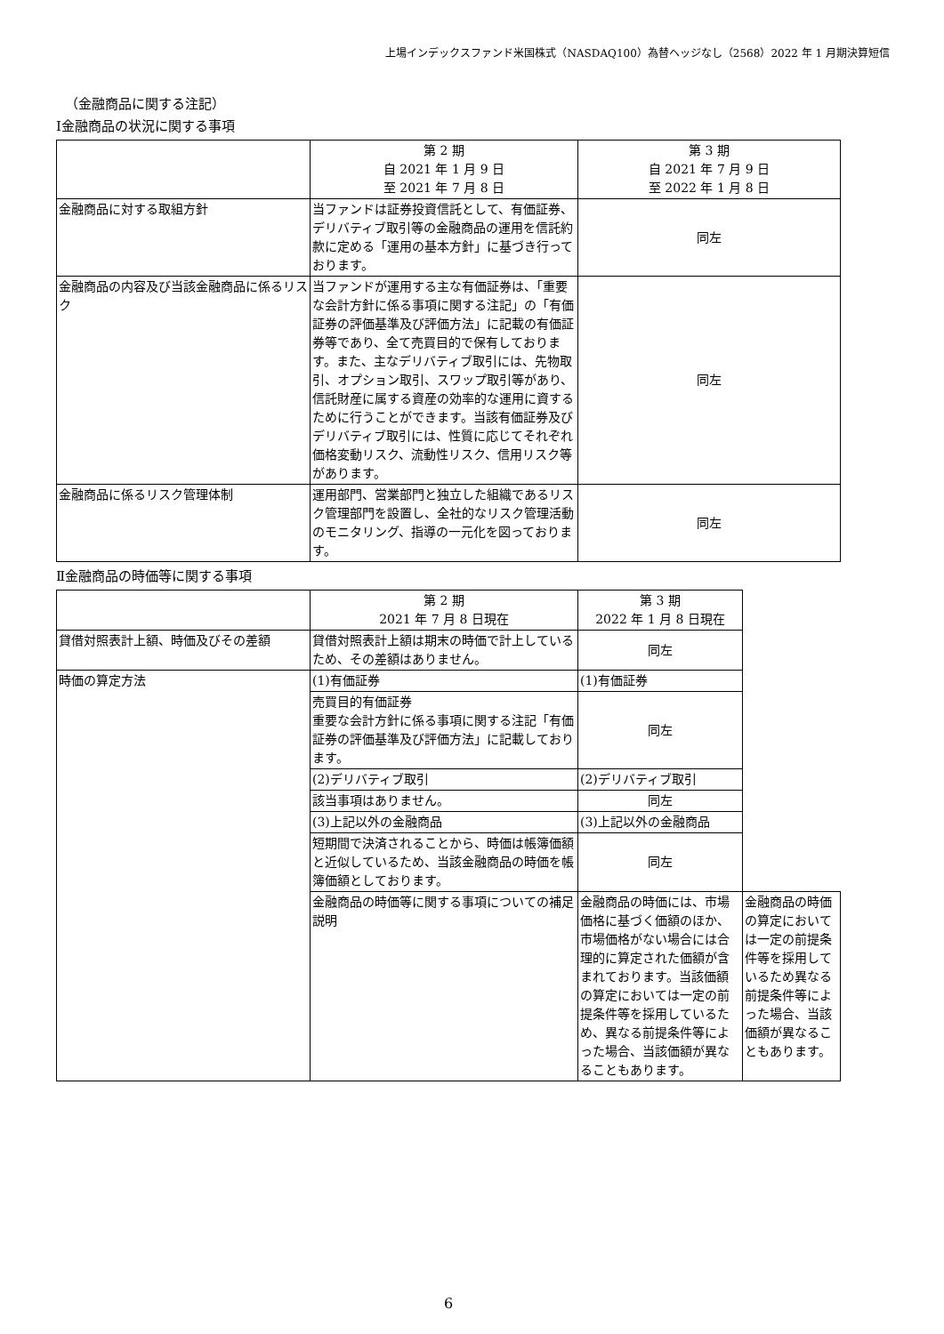上場インデックスファンド米国株式（NASDAQ100）為替ヘッジなし（2568）2022 年 1 月期決算短信
（金融商品に関する注記）
Ⅰ金融商品の状況に関する事項
| | 第 2 期 自 2021 年 1 月 9 日 至 2021 年 7 月 8 日 | 第 3 期 自 2021 年 7 月 9 日 至 2022 年 1 月 8 日 |
| --- | --- | --- |
| 金融商品に対する取組方針 | 当ファンドは証券投資信託として、有価証券、デリバティブ取引等の金融商品の運用を信託約款に定める「運用の基本方針」に基づき行っております。 | 同左 |
| 金融商品の内容及び当該金融商品に係るリスク | 当ファンドが運用する主な有価証券は、「重要な会計方針に係る事項に関する注記」の「有価証券の評価基準及び評価方法」に記載の有価証券等であり、全て売買目的で保有しております。また、主なデリバティブ取引には、先物取引、オプション取引、スワップ取引等があり、信託財産に属する資産の効率的な運用に資するために行うことができます。当該有価証券及びデリバティブ取引には、性質に応じてそれぞれ価格変動リスク、流動性リスク、信用リスク等があります。 | 同左 |
| 金融商品に係るリスク管理体制 | 運用部門、営業部門と独立した組織であるリスク管理部門を設置し、全社的なリスク管理活動のモニタリング、指導の一元化を図っております。 | 同左 |
Ⅱ金融商品の時価等に関する事項
| | 第 2 期 2021 年 7 月 8 日現在 | 第 3 期 2022 年 1 月 8 日現在 | |
| --- | --- | --- | --- |
| 貸借対照表計上額、時価及びその差額 | 貸借対照表計上額は期末の時価で計上しているため、その差額はありません。 | 同左 | |
| 時価の算定方法 | (1)有価証券 | (1)有価証券 | |
| | 売買目的有価証券 重要な会計方針に係る事項に関する注記「有価証券の評価基準及び評価方法」に記載しております。 | 同左 | |
| | (2)デリバティブ取引 | (2)デリバティブ取引 | |
| | 該当事項はありません。 | 同左 | |
| | (3)上記以外の金融商品 | (3)上記以外の金融商品 | |
| | 短期間で決済されることから、時価は帳簿価額と近似しているため、当該金融商品の時価を帳簿価額としております。 | 同左 | |
| | 金融商品の時価等に関する事項についての補足説明 | 金融商品の時価には、市場価格に基づく価額のほか、市場価格がない場合には合理的に算定された価額が含まれております。当該価額の算定においては一定の前提条件等を採用しているため、異なる前提条件等によった場合、当該価額が異なることもあります。 | 金融商品の時価の算定においては一定の前提条件等を採用しているため異なる前提条件等によった場合、当該価額が異なることもあります。 |
6